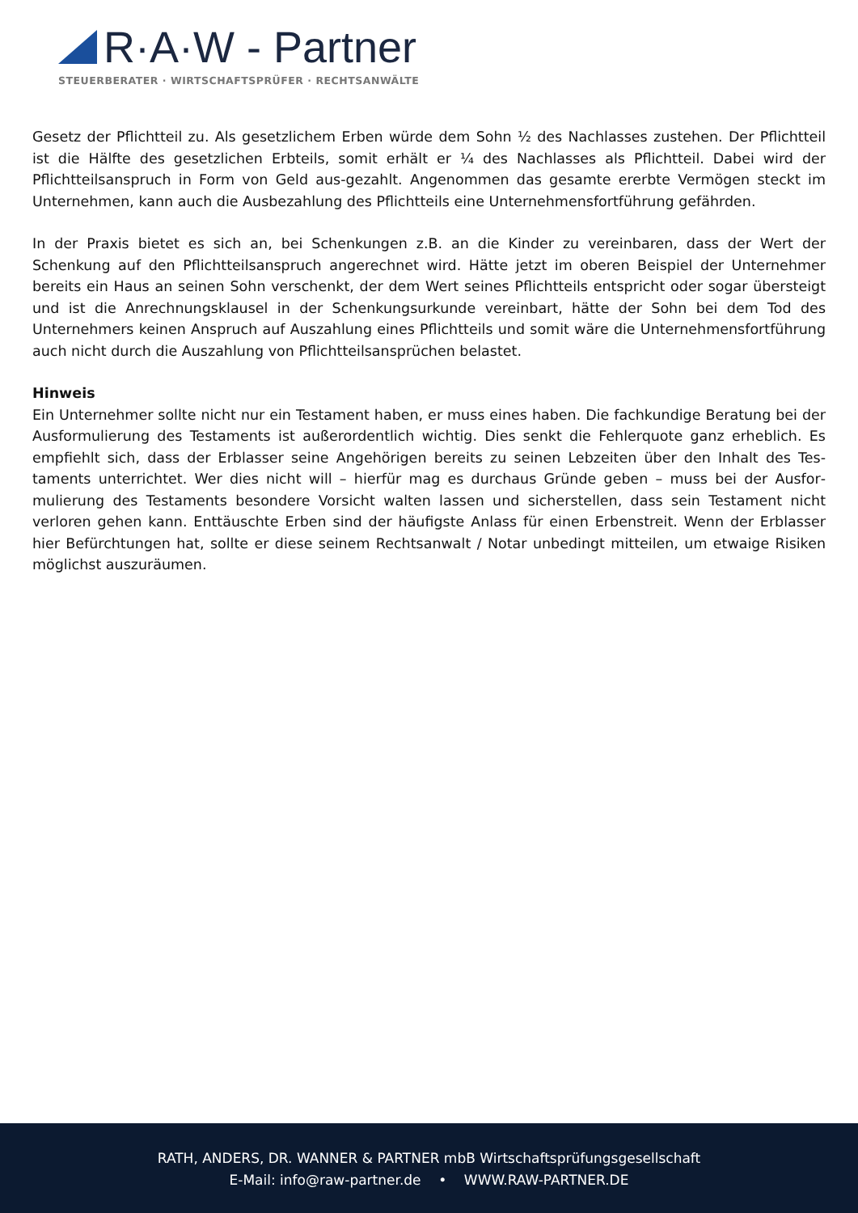R·A·W - Partner
STEUERBERATER · WIRTSCHAFTSPRÜFER · RECHTSANWÄLTE
Gesetz der Pflichtteil zu. Als gesetzlichem Erben würde dem Sohn ½ des Nachlasses zustehen. Der Pflicht­teil ist die Hälfte des gesetzlichen Erbteils, somit erhält er ¼ des Nachlasses als Pflichtteil. Dabei wird der Pflichtteilsanspruch in Form von Geld aus-gezahlt. Angenommen das gesamte ererbte Vermögen steckt im Unternehmen, kann auch die Ausbezahlung des Pflichtteils eine Unternehmensfortführung gefährden.
In der Praxis bietet es sich an, bei Schenkungen z.B. an die Kinder zu vereinbaren, dass der Wert der Schenkung auf den Pflichtteilsanspruch angerechnet wird. Hätte jetzt im oberen Beispiel der Unternehmer bereits ein Haus an seinen Sohn verschenkt, der dem Wert seines Pflichtteils entspricht oder sogar über­steigt und ist die Anrechnungsklausel in der Schenkungsurkunde vereinbart, hätte der Sohn bei dem Tod des Unternehmers keinen Anspruch auf Auszahlung eines Pflichtteils und somit wäre die Unternehmensfort­führung auch nicht durch die Auszahlung von Pflichtteilsansprüchen belastet.
Hinweis
Ein Unternehmer sollte nicht nur ein Testament haben, er muss eines haben. Die fachkundige Beratung bei der Ausformulierung des Testaments ist außerordentlich wichtig. Dies senkt die Fehlerquote ganz erheblich. Es empfiehlt sich, dass der Erblasser seine Angehörigen bereits zu seinen Lebzeiten über den Inhalt des Tes­taments unterrichtet. Wer dies nicht will – hierfür mag es durchaus Gründe geben – muss bei der Ausfor­mulierung des Testaments besondere Vorsicht walten lassen und sicherstellen, dass sein Testament nicht verloren gehen kann. Enttäuschte Erben sind der häufigste Anlass für einen Erbenstreit. Wenn der Erblasser hier Befürchtungen hat, sollte er diese seinem Rechtsanwalt / Notar unbedingt mitteilen, um etwaige Risiken möglichst auszuräumen.
RATH, ANDERS, DR. WANNER & PARTNER mbB Wirtschaftsprüfungsgesellschaft
E-Mail: info@raw-partner.de • WWW.RAW-PARTNER.DE